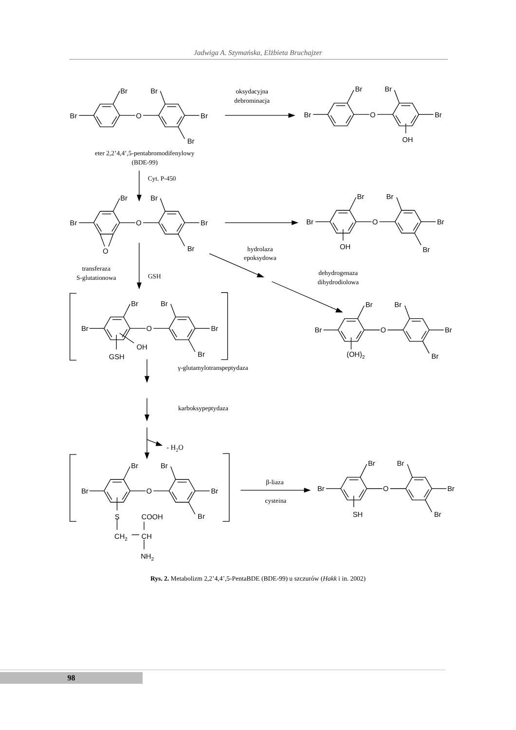Jadwiga A. Szymańska, Elżbieta Bruchajzer
Br
Br
Br
O
Br
Br
Br
Br
Br
O
Br
OH
Br
Br
Br
O
Br
Br
O
Br
Br
Br
O
Br
Br
OH
Br
Br
Br
O
Br
Br
OH
GSH
Br
Br
Br
O
Br
Br
(OH)2
Br
Br
Br
O
Br
Br
S
COOH
CH2
CH
NH2
Br
Br
Br
O
Br
Br
SH
oksydacyjna
debrominacja
eter 2,2’4,4’,5-pentabromodifenylowy
(BDE-99)
Cyt. P-450
hydrolaza
epoksydowa
transferaza
S-glutationowa
GSH
dehydrogenaza
dihydrodiolowa
γ-glutamylotranspeptydaza
karboksypeptydaza
- H2O
β-liaza
cysteina
Rys. 2. Metabolizm 2,2’4,4’,5-PentaBDE (BDE-99) u szczurów (Hakk i in. 2002)
98